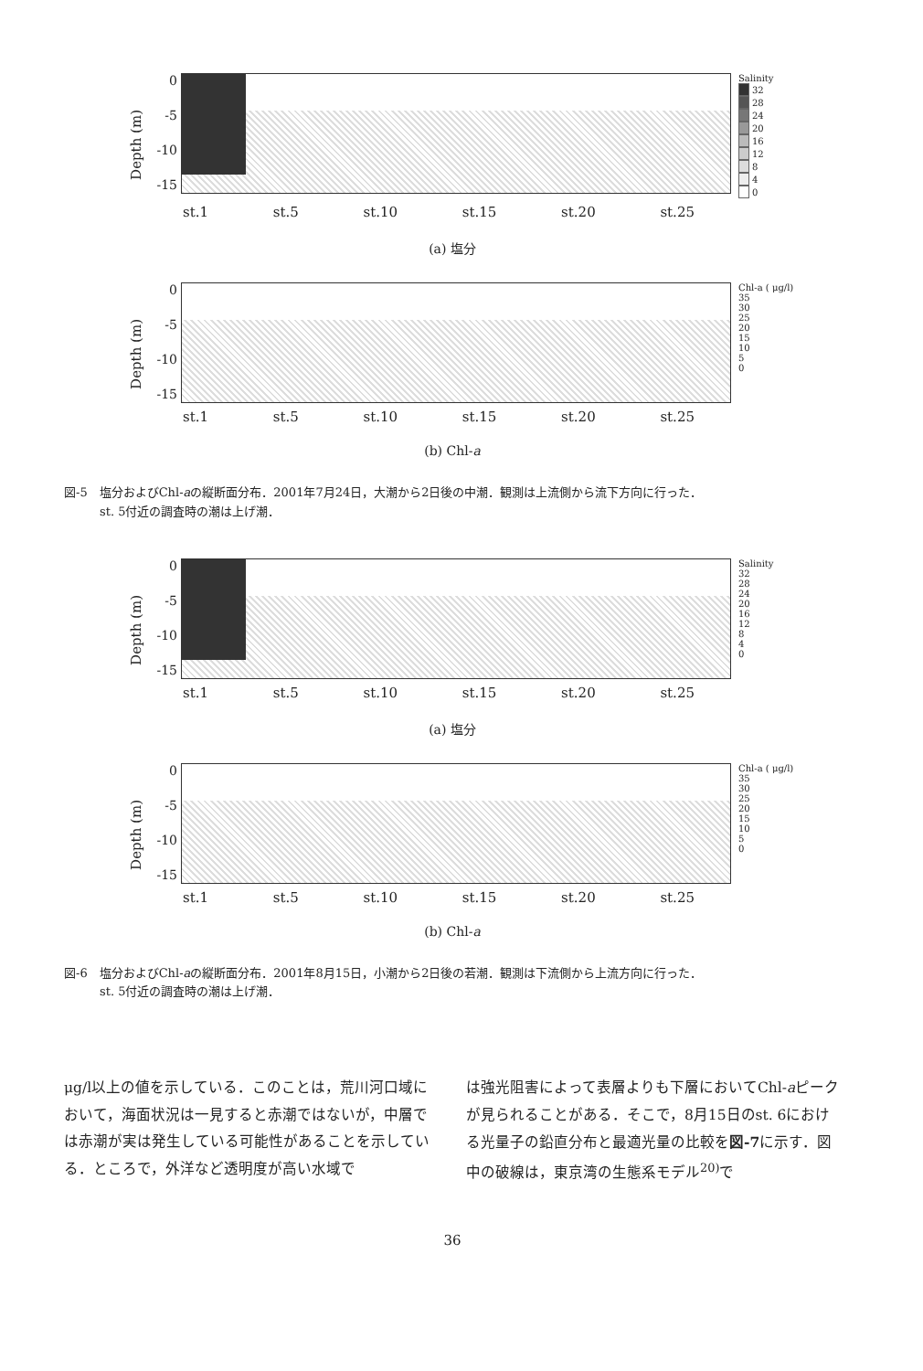Depth (m)
0
-5
-10
-15
Salinity
32
28
24
20
16
12
8
4
0
st.1 st.5 st.10 st.15 st.20 st.25
(a) 塩分
Depth (m)
0
-5
-10
-15
Chl-a ( μg/l)
35
30
25
20
15
10
5
0
st.1 st.5 st.10 st.15 st.20 st.25
(b) Chl-a
図-5　塩分およびChl-aの縦断面分布．2001年7月24日，大潮から2日後の中潮．観測は上流側から流下方向に行った．
　　　st. 5付近の調査時の潮は上げ潮．
Depth (m)
0
-5
-10
-15
Salinity
32
28
24
20
16
12
8
4
0
st.1 st.5 st.10 st.15 st.20 st.25
(a) 塩分
Depth (m)
0
-5
-10
-15
Chl-a ( μg/l)
35
30
25
20
15
10
5
0
st.1 st.5 st.10 st.15 st.20 st.25
(b) Chl-a
図-6　塩分およびChl-aの縦断面分布．2001年8月15日，小潮から2日後の若潮．観測は下流側から上流方向に行った．
　　　st. 5付近の調査時の潮は上げ潮．
μg/l以上の値を示している．このことは，荒川河口域において，海面状況は一見すると赤潮ではないが，中層では赤潮が実は発生している可能性があることを示している．ところで，外洋など透明度が高い水域で
は強光阻害によって表層よりも下層においてChl-aピークが見られることがある．そこで，8月15日のst. 6における光量子の鉛直分布と最適光量の比較を図-7に示す．図中の破線は，東京湾の生態系モデル<sup>20)</sup>で
36